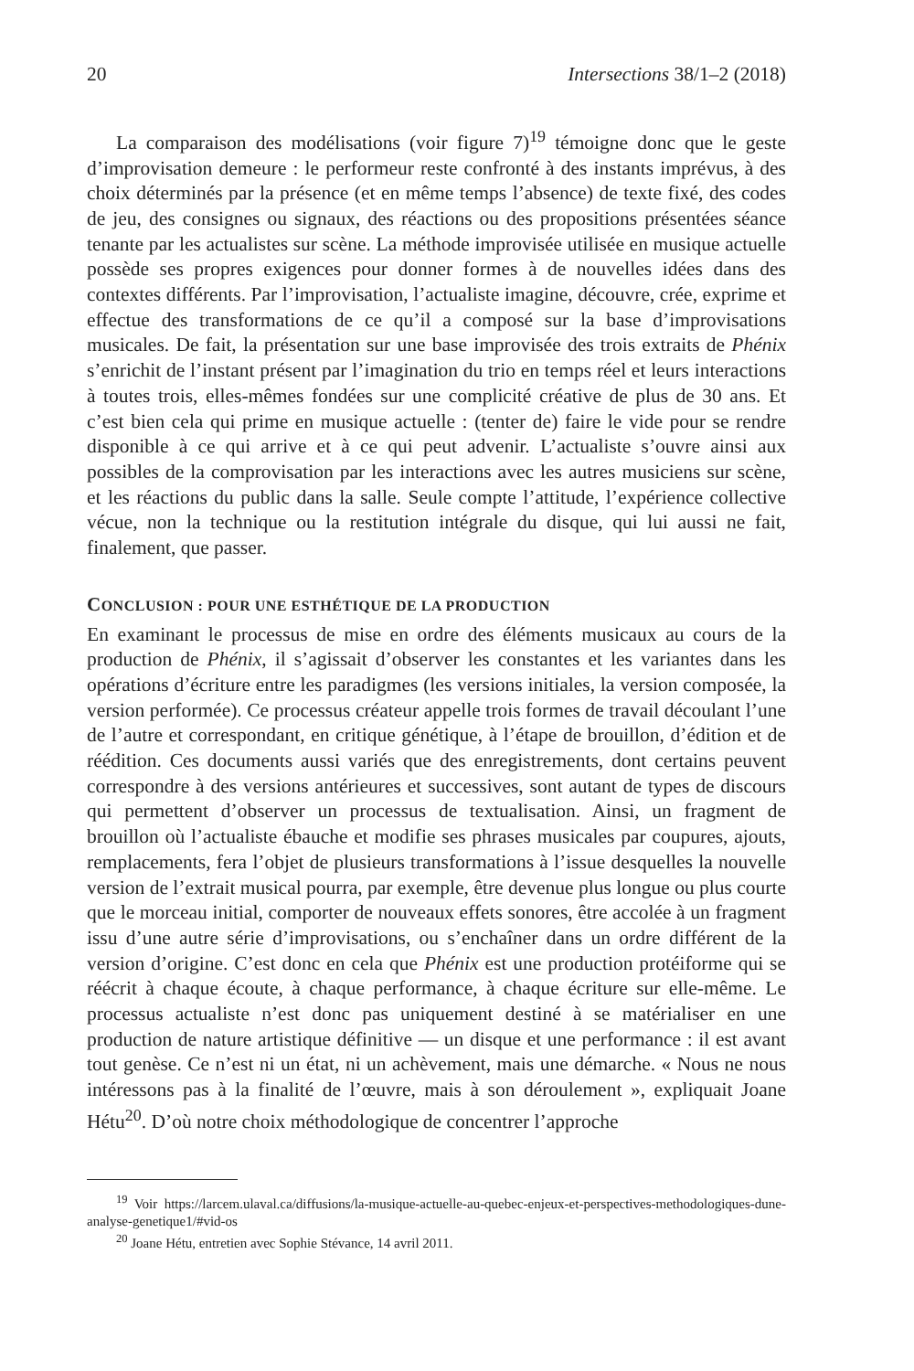20 Intersections 38/1–2 (2018)
La comparaison des modélisations (voir figure 7)<sup>19</sup> témoigne donc que le geste d’improvisation demeure : le performeur reste confronté à des instants imprévus, à des choix déterminés par la présence (et en même temps l’absence) de texte fixé, des codes de jeu, des consignes ou signaux, des réactions ou des propositions présentées séance tenante par les actualistes sur scène. La méthode improvisée utilisée en musique actuelle possède ses propres exigences pour donner formes à de nouvelles idées dans des contextes différents. Par l’improvisation, l’actualiste imagine, découvre, crée, exprime et effectue des transformations de ce qu’il a composé sur la base d’improvisations musicales. De fait, la présentation sur une base improvisée des trois extraits de Phénix s’enrichit de l’instant présent par l’imagination du trio en temps réel et leurs interactions à toutes trois, elles-mêmes fondées sur une complicité créative de plus de 30 ans. Et c’est bien cela qui prime en musique actuelle : (tenter de) faire le vide pour se rendre disponible à ce qui arrive et à ce qui peut advenir. L’actualiste s’ouvre ainsi aux possibles de la comprovisation par les interactions avec les autres musiciens sur scène, et les réactions du public dans la salle. Seule compte l’attitude, l’expérience collective vécue, non la technique ou la restitution intégrale du disque, qui lui aussi ne fait, finalement, que passer.
CONCLUSION : POUR UNE ESTHÉTIQUE DE LA PRODUCTION
En examinant le processus de mise en ordre des éléments musicaux au cours de la production de Phénix, il s’agissait d’observer les constantes et les variantes dans les opérations d’écriture entre les paradigmes (les versions initiales, la version composée, la version performée). Ce processus créateur appelle trois formes de travail découlant l’une de l’autre et correspondant, en critique génétique, à l’étape de brouillon, d’édition et de réédition. Ces documents aussi variés que des enregistrements, dont certains peuvent correspondre à des versions antérieures et successives, sont autant de types de discours qui permettent d’observer un processus de textualisation. Ainsi, un fragment de brouillon où l’actualiste ébauche et modifie ses phrases musicales par coupures, ajouts, remplacements, fera l’objet de plusieurs transformations à l’issue desquelles la nouvelle version de l’extrait musical pourra, par exemple, être devenue plus longue ou plus courte que le morceau initial, comporter de nouveaux effets sonores, être accolée à un fragment issu d’une autre série d’improvisations, ou s’enchaîner dans un ordre différent de la version d’origine. C’est donc en cela que Phénix est une production protéiforme qui se réécrit à chaque écoute, à chaque performance, à chaque écriture sur elle-même. Le processus actualiste n’est donc pas uniquement destiné à se matérialiser en une production de nature artistique définitive — un disque et une performance : il est avant tout genèse. Ce n’est ni un état, ni un achèvement, mais une démarche. « Nous ne nous intéressons pas à la finalité de l’œuvre, mais à son déroulement », expliquait Joane Hétu<sup>20</sup>. D’où notre choix méthodologique de concentrer l’approche
<sup>19</sup> Voir https://larcem.ulaval.ca/diffusions/la-musique-actuelle-au-quebec-enjeux-et-perspectives-methodologiques-dune-analyse-genetique1/#vid-os
<sup>20</sup> Joane Hétu, entretien avec Sophie Stévance, 14 avril 2011.